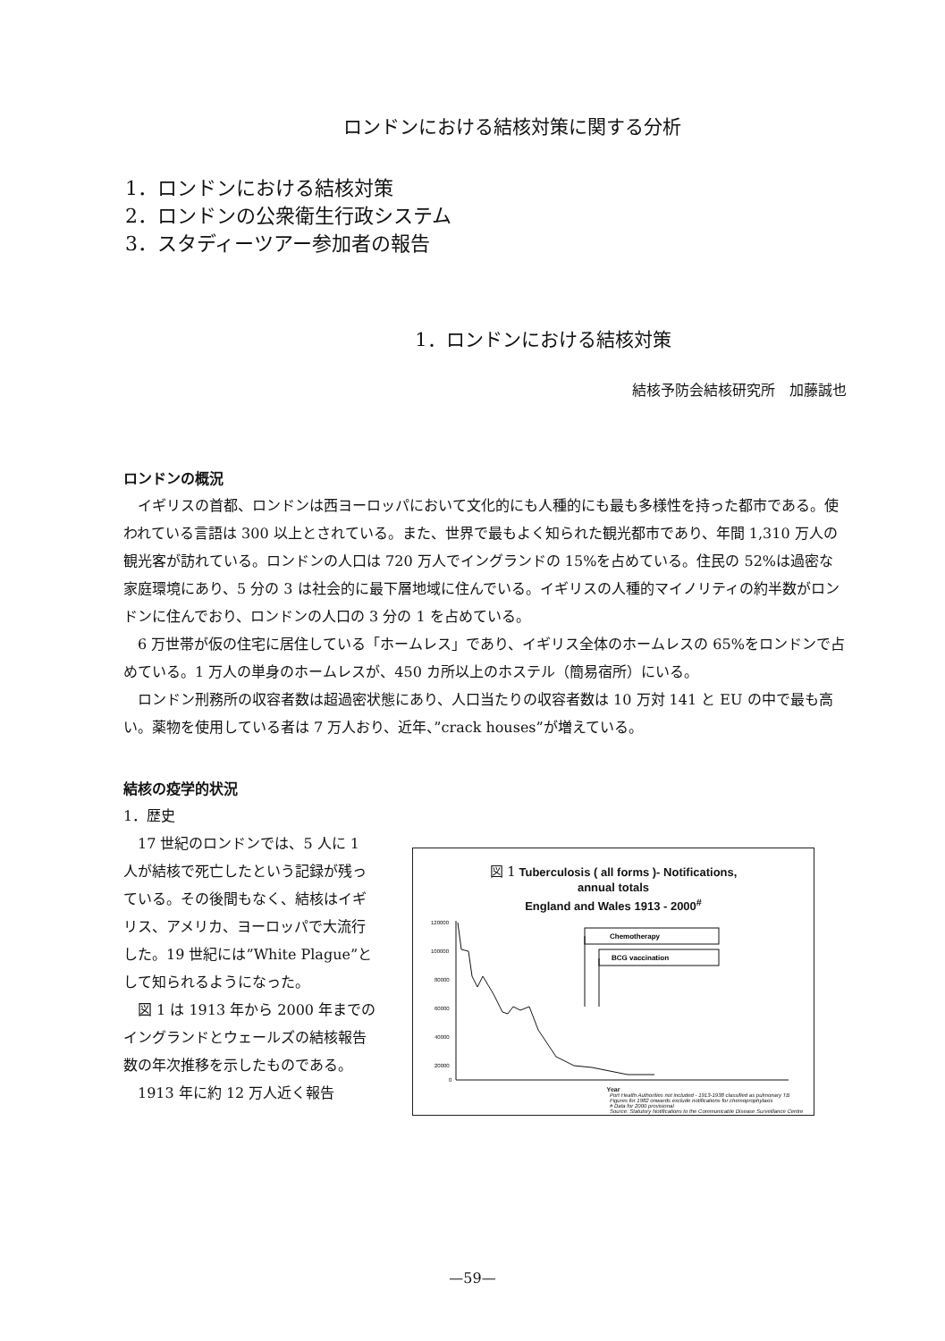ロンドンにおける結核対策に関する分析
1．ロンドンにおける結核対策
2．ロンドンの公衆衛生行政システム
3．スタディーツアー参加者の報告
1．ロンドンにおける結核対策
結核予防会結核研究所　加藤誠也
ロンドンの概況
イギリスの首都、ロンドンは西ヨーロッパにおいて文化的にも人種的にも最も多様性を持った都市である。使われている言語は 300 以上とされている。また、世界で最もよく知られた観光都市であり、年間 1,310 万人の観光客が訪れている。ロンドンの人口は 720 万人でイングランドの 15%を占めている。住民の 52%は過密な家庭環境にあり、5 分の 3 は社会的に最下層地域に住んでいる。イギリスの人種的マイノリティの約半数がロンドンに住んでおり、ロンドンの人口の 3 分の 1 を占めている。
6 万世帯が仮の住宅に居住している「ホームレス」であり、イギリス全体のホームレスの 65%をロンドンで占めている。1 万人の単身のホームレスが、450 カ所以上のホステル（簡易宿所）にいる。
ロンドン刑務所の収容者数は超過密状態にあり、人口当たりの収容者数は 10 万対 141 と EU の中で最も高い。薬物を使用している者は 7 万人おり、近年、”crack houses”が増えている。
結核の疫学的状況
1．歴史
17 世紀のロンドンでは、5 人に 1 人が結核で死亡したという記録が残っている。その後間もなく、結核はイギリス、アメリカ、ヨーロッパで大流行した。19 世紀には”White Plague”として知られるようになった。
図 1 は 1913 年から 2000 年までのイングランドとウェールズの結核報告数の年次推移を示したものである。
1913 年に約 12 万人近く報告
図 1 Tuberculosis ( all forms )- Notifications,
annual totals
England and Wales 1913 - 2000<sup>#</sup>
120000
100000
80000
60000
40000
20000
0
Chemotherapy
BCG vaccination
Year
Port Health Authorities not included - 1913-1938 classified as pulmonary TB
Figures for 1982 onwards exclude notifications for chemoprophylaxis
# Data for 2000 provisional
Source: Statutory Notifications to the Communicable Disease Surveillance Centre
—59—